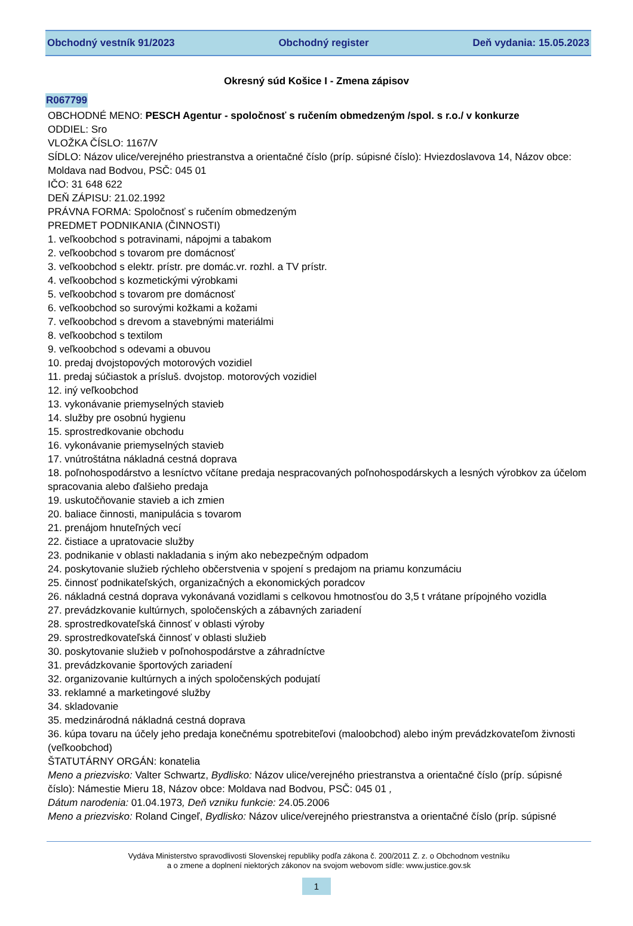Obchodný vestník 91/2023 Obchodný register Deň vydania: 15.05.2023
Okresný súd Košice I - Zmena zápisov
R067799
OBCHODNÉ MENO: PESCH Agentur - spoločnosť s ručením obmedzeným /spol. s r.o./ v konkurze
ODDIEL: Sro
VLOŽKA ČÍSLO: 1167/V
SÍDLO: Názov ulice/verejného priestranstva a orientačné číslo (príp. súpisné číslo): Hviezdoslavova 14, Názov obce: Moldava nad Bodvou, PSČ: 045 01
IČO: 31 648 622
DEŇ ZÁPISU: 21.02.1992
PRÁVNA FORMA: Spoločnosť s ručením obmedzeným
PREDMET PODNIKANIA (ČINNOSTI)
1. veľkoobchod s potravinami, nápojmi a tabakom
2. veľkoobchod s tovarom pre domácnosť
3. veľkoobchod s elektr. prístr. pre domác.vr. rozhl. a TV prístr.
4. veľkoobchod s kozmetickými výrobkami
5. veľkoobchod s tovarom pre domácnosť
6. veľkoobchod so surovými kožkami a kožami
7. veľkoobchod s drevom a stavebnými materiálmi
8. veľkoobchod s textilom
9. veľkoobchod s odevami a obuvou
10. predaj dvojstopových motorových vozidiel
11. predaj súčiastok a prísluš. dvojstop. motorových vozidiel
12. iný veľkoobchod
13. vykonávanie priemyselných stavieb
14. služby pre osobnú hygienu
15. sprostredkovanie obchodu
16. vykonávanie priemyselných stavieb
17. vnútroštátna nákladná cestná doprava
18. poľnohospodárstvo a lesníctvo včítane predaja nespracovaných poľnohospodárskych a lesných výrobkov za účelom spracovania alebo ďalšieho predaja
19. uskutočňovanie stavieb a ich zmien
20. baliace činnosti, manipulácia s tovarom
21. prenájom hnuteľných vecí
22. čistiace a upratovacie služby
23. podnikanie v oblasti nakladania s iným ako nebezpečným odpadom
24. poskytovanie služieb rýchleho občerstvenia v spojení s predajom na priamu konzumáciu
25. činnosť podnikateľských, organizačných a ekonomických poradcov
26. nákladná cestná doprava vykonávaná vozidlami s celkovou hmotnosťou do 3,5 t vrátane prípojného vozidla
27. prevádzkovanie kultúrnych, spoločenských a zábavných zariadení
28. sprostredkovateľská činnosť v oblasti výroby
29. sprostredkovateľská činnosť v oblasti služieb
30. poskytovanie služieb v poľnohospodárstve a záhradníctve
31. prevádzkovanie športových zariadení
32. organizovanie kultúrnych a iných spoločenských podujatí
33. reklamné a marketingové služby
34. skladovanie
35. medzinárodná nákladná cestná doprava
36. kúpa tovaru na účely jeho predaja konečnému spotrebiteľovi (maloobchod) alebo iným prevádzkovateľom živnosti (veľkoobchod)
ŠTATUTÁRNY ORGÁN: konatelia
Meno a priezvisko: Valter Schwartz, Bydlisko: Názov ulice/verejného priestranstva a orientačné číslo (príp. súpisné číslo): Námestie Mieru 18, Názov obce: Moldava nad Bodvou, PSČ: 045 01 ,
Dátum narodenia: 01.04.1973, Deň vzniku funkcie: 24.05.2006
Meno a priezvisko: Roland Cingeľ, Bydlisko: Názov ulice/verejného priestranstva a orientačné číslo (príp. súpisné
Vydáva Ministerstvo spravodlivosti Slovenskej republiky podľa zákona č. 200/2011 Z. z. o Obchodnom vestníku
a o zmene a doplnení niektorých zákonov na svojom webovom sídle: www.justice.gov.sk
1